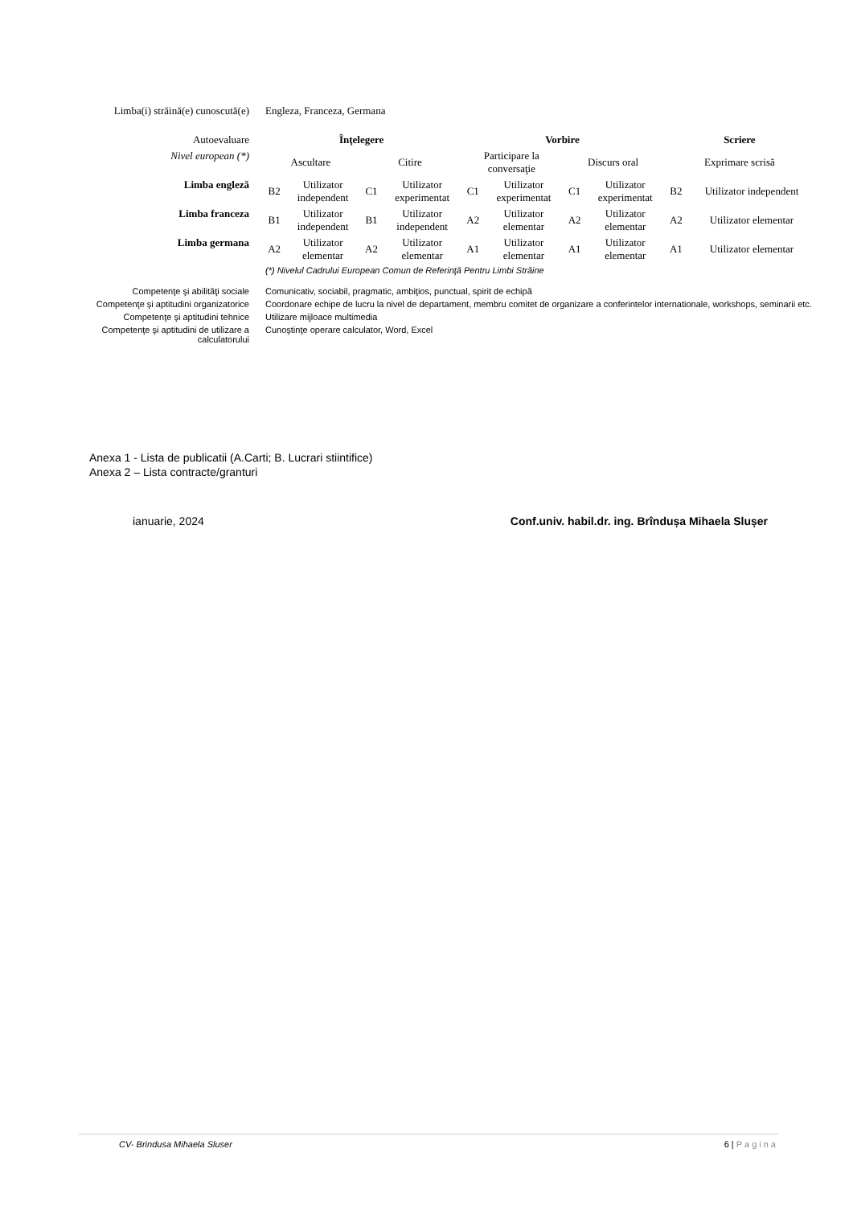| Limba(i) străină(e) cunoscută(e) | Engleza, Franceza, Germana | | | | | | | | | |
| Autoevaluare | Înţelegere | | | | Vorbire | | | | Scriere | |
| Nivel european (*) | Ascultare | | Citire | | Participare la conversaţie | | Discurs oral | | Exprimare scrisă | |
| Limba engleză | B2 | Utilizator independent | C1 | Utilizator experimentat | C1 | Utilizator experimentat | C1 | Utilizator experimentat | B2 | Utilizator independent |
| Limba franceza | B1 | Utilizator independent | B1 | Utilizator independent | A2 | Utilizator elementar | A2 | Utilizator elementar | A2 | Utilizator elementar |
| Limba germana | A2 | Utilizator elementar | A2 | Utilizator elementar | A1 | Utilizator elementar | A1 | Utilizator elementar | A1 | Utilizator elementar |
| | (*) Nivelul Cadrului European Comun de Referinţă Pentru Limbi Străine | | | | | | | | | |
| Competenţe şi abilităţi sociale | Comunicativ, sociabil, pragmatic, ambiţios, punctual, spirit de echipă | | | | | | | | | |
| Competenţe şi aptitudini organizatorice | Coordonare echipe de lucru la nivel de departament, membru comitet de organizare a conferintelor internationale, workshops, seminarii etc. | | | | | | | | | |
| Competenţe şi aptitudini tehnice | Utilizare mijloace multimedia | | | | | | | | | |
| Competenţe şi aptitudini de utilizare a calculatorului | Cunoştinţe operare calculator, Word, Excel | | | | | | | | | |
Anexa 1 - Lista de publicatii (A.Carti; B. Lucrari stiintifice)
Anexa 2 – Lista contracte/granturi
ianuarie, 2024 Conf.univ. habil.dr. ing. Brîndușa Mihaela Slușer
CV- Brindusa Mihaela Sluser 6 | Pagina